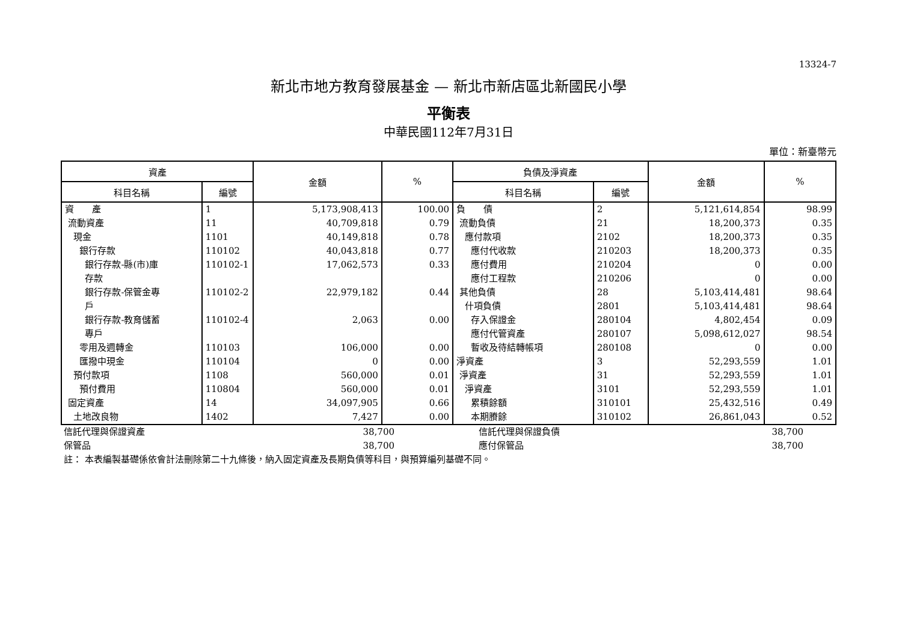13324-7
新北市地方教育發展基金 — 新北市新店區北新國民小學
平衡表
中華民國112年7月31日
單位：新臺幣元
| 資產 | | 金額 | % | 負債及淨資產 | | 金額 | % |
| --- | --- | --- | --- | --- | --- | --- | --- |
| 科目名稱 | 編號 | | | 科目名稱 | 編號 | | |
| 資 產 流動資產 現金 銀行存款 銀行存款-縣(市)庫 存款 銀行存款-保管金專 戶 銀行存款-教育儲蓄 專戶 零用及週轉金 匯撥中現金 預付款項 預付費用 固定資產 土地改良物 | 1 11 1101 110102 110102-1 110102-2 110102-4 110103 110104 1108 110804 14 1402 | 5,173,908,413 40,709,818 40,149,818 40,043,818 17,062,573 22,979,182 2,063 106,000 0 560,000 560,000 34,097,905 7,427 | 100.00 0.79 0.78 0.77 0.33 0.44 0.00 0.00 0.00 0.01 0.01 0.66 0.00 | 負 債 流動負債 應付款項 應付代收款 應付費用 應付工程款 其他負債 什項負債 存入保證金 應付代管資產 暫收及待結轉帳項 淨資產 淨資產 淨資產 累積餘額 本期賸餘 | 2 21 2102 210203 210204 210206 28 2801 280104 280107 280108 3 31 3101 310101 310102 | 5,121,614,854 18,200,373 18,200,373 18,200,373 0 0 5,103,414,481 5,103,414,481 4,802,454 5,098,612,027 0 52,293,559 52,293,559 52,293,559 25,432,516 26,861,043 | 98.99 0.35 0.35 0.35 0.00 0.00 98.64 98.64 0.09 98.54 0.00 1.01 1.01 1.01 0.49 0.52 |
| 信託代理與保證資產 | 38,700 | 信託代理與保證負債 | 38,700 | |
| 保管品 | 38,700 | 應付保管品 | 38,700 | |
| 註： 本表編製基礎係依會計法刪除第二十九條後，納入固定資產及長期負債等科目，與預算編列基礎不同。 | | | | |